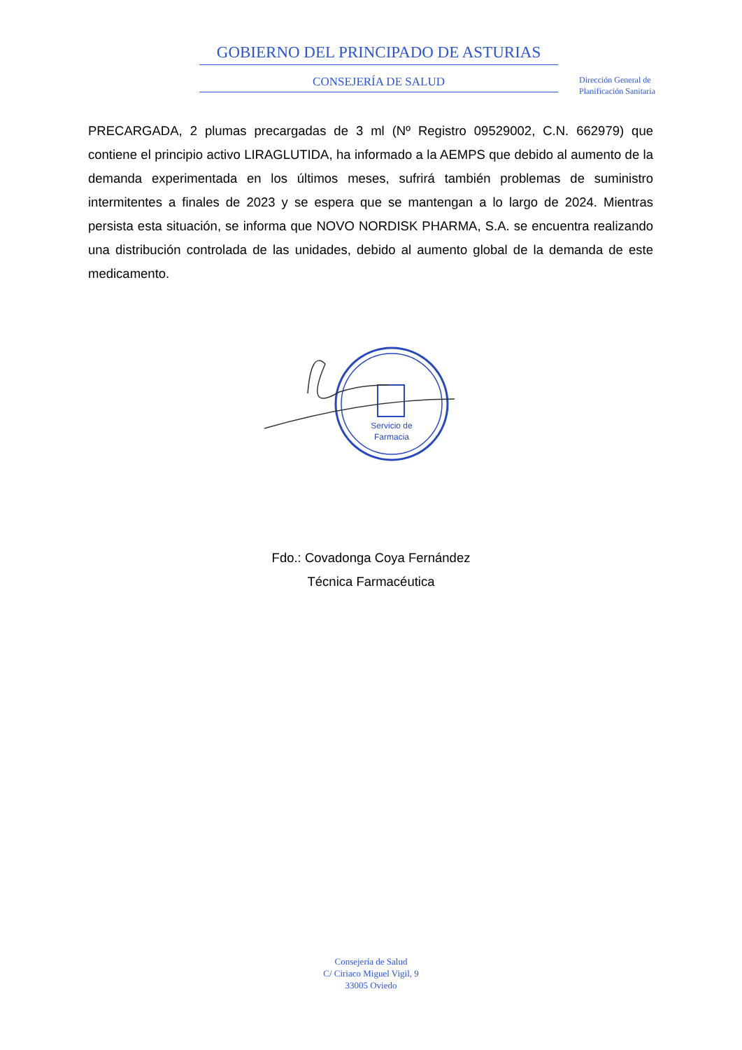GOBIERNO DEL PRINCIPADO DE ASTURIAS
CONSEJERÍA DE SALUD
Dirección General de
Planificación Sanitaria
PRECARGADA, 2 plumas precargadas de 3 ml (Nº Registro 09529002, C.N. 662979) que contiene el principio activo LIRAGLUTIDA, ha informado a la AEMPS que debido al aumento de la demanda experimentada en los últimos meses, sufrirá también problemas de suministro intermitentes a finales de 2023 y se espera que se mantengan a lo largo de 2024. Mientras persista esta situación, se informa que NOVO NORDISK PHARMA, S.A. se encuentra realizando una distribución controlada de las unidades, debido al aumento global de la demanda de este medicamento.
Servicio de
Farmacia
Fdo.: Covadonga Coya Fernández
Técnica Farmacéutica
Consejería de Salud
C/ Ciriaco Miguel Vigil, 9
33005 Oviedo